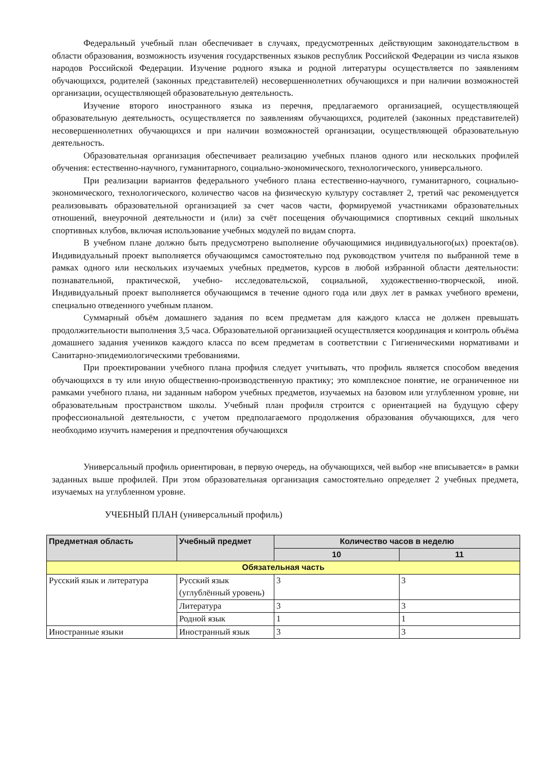Федеральный учебный план обеспечивает в случаях, предусмотренных действующим законодательством в области образования, возможность изучения государственных языков республик Российской Федерации из числа языков народов Российской Федерации. Изучение родного языка и родной литературы осуществляется по заявлениям обучающихся, родителей (законных представителей) несовершеннолетних обучающихся и при наличии возможностей организации, осуществляющей образовательную деятельность.
Изучение второго иностранного языка из перечня, предлагаемого организацией, осуществляющей образовательную деятельность, осуществляется по заявлениям обучающихся, родителей (законных представителей) несовершеннолетних обучающихся и при наличии возможностей организации, осуществляющей образовательную деятельность.
Образовательная организация обеспечивает реализацию учебных планов одного или нескольких профилей обучения: естественно-научного, гуманитарного, социально-экономического, технологического, универсального.
При реализации вариантов федерального учебного плана естественно-научного, гуманитарного, социально-экономического, технологического, количество часов на физическую культуру составляет 2, третий час рекомендуется реализовывать образовательной организацией за счет часов части, формируемой участниками образовательных отношений, внеурочной деятельности и (или) за счёт посещения обучающимися спортивных секций школьных спортивных клубов, включая использование учебных модулей по видам спорта.
В учебном плане должно быть предусмотрено выполнение обучающимися индивидуального(ых) проекта(ов). Индивидуальный проект выполняется обучающимся самостоятельно под руководством учителя по выбранной теме в рамках одного или нескольких изучаемых учебных предметов, курсов в любой избранной области деятельности: познавательной, практической, учебно- исследовательской, социальной, художественно-творческой, иной. Индивидуальный проект выполняется обучающимся в течение одного года или двух лет в рамках учебного времени, специально отведенного учебным планом.
Суммарный объём домашнего задания по всем предметам для каждого класса не должен превышать продолжительности выполнения 3,5 часа. Образовательной организацией осуществляется координация и контроль объёма домашнего задания учеников каждого класса по всем предметам в соответствии с Гигиеническими нормативами и Санитарно-эпидемиологическими требованиями.
При проектировании учебного плана профиля следует учитывать, что профиль является способом введения обучающихся в ту или иную общественно-производственную практику; это комплексное понятие, не ограниченное ни рамками учебного плана, ни заданным набором учебных предметов, изучаемых на базовом или углубленном уровне, ни образовательным пространством школы. Учебный план профиля строится с ориентацией на будущую сферу профессиональной деятельности, с учетом предполагаемого продолжения образования обучающихся, для чего необходимо изучить намерения и предпочтения обучающихся
Универсальный профиль ориентирован, в первую очередь, на обучающихся, чей выбор «не вписывается» в рамки заданных выше профилей. При этом образовательная организация самостоятельно определяет 2 учебных предмета, изучаемых на углубленном уровне.
УЧЕБНЫЙ ПЛАН (универсальный профиль)
| Предметная область | Учебный предмет | Количество часов в неделю | |
| --- | --- | --- | --- |
| | | 10 | 11 |
| Обязательная часть | | | |
| Русский язык и литература | Русский язык (углублённый уровень) | 3 | 3 |
| | Литература | 3 | 3 |
| | Родной язык | 1 | 1 |
| Иностранные языки | Иностранный язык | 3 | 3 |